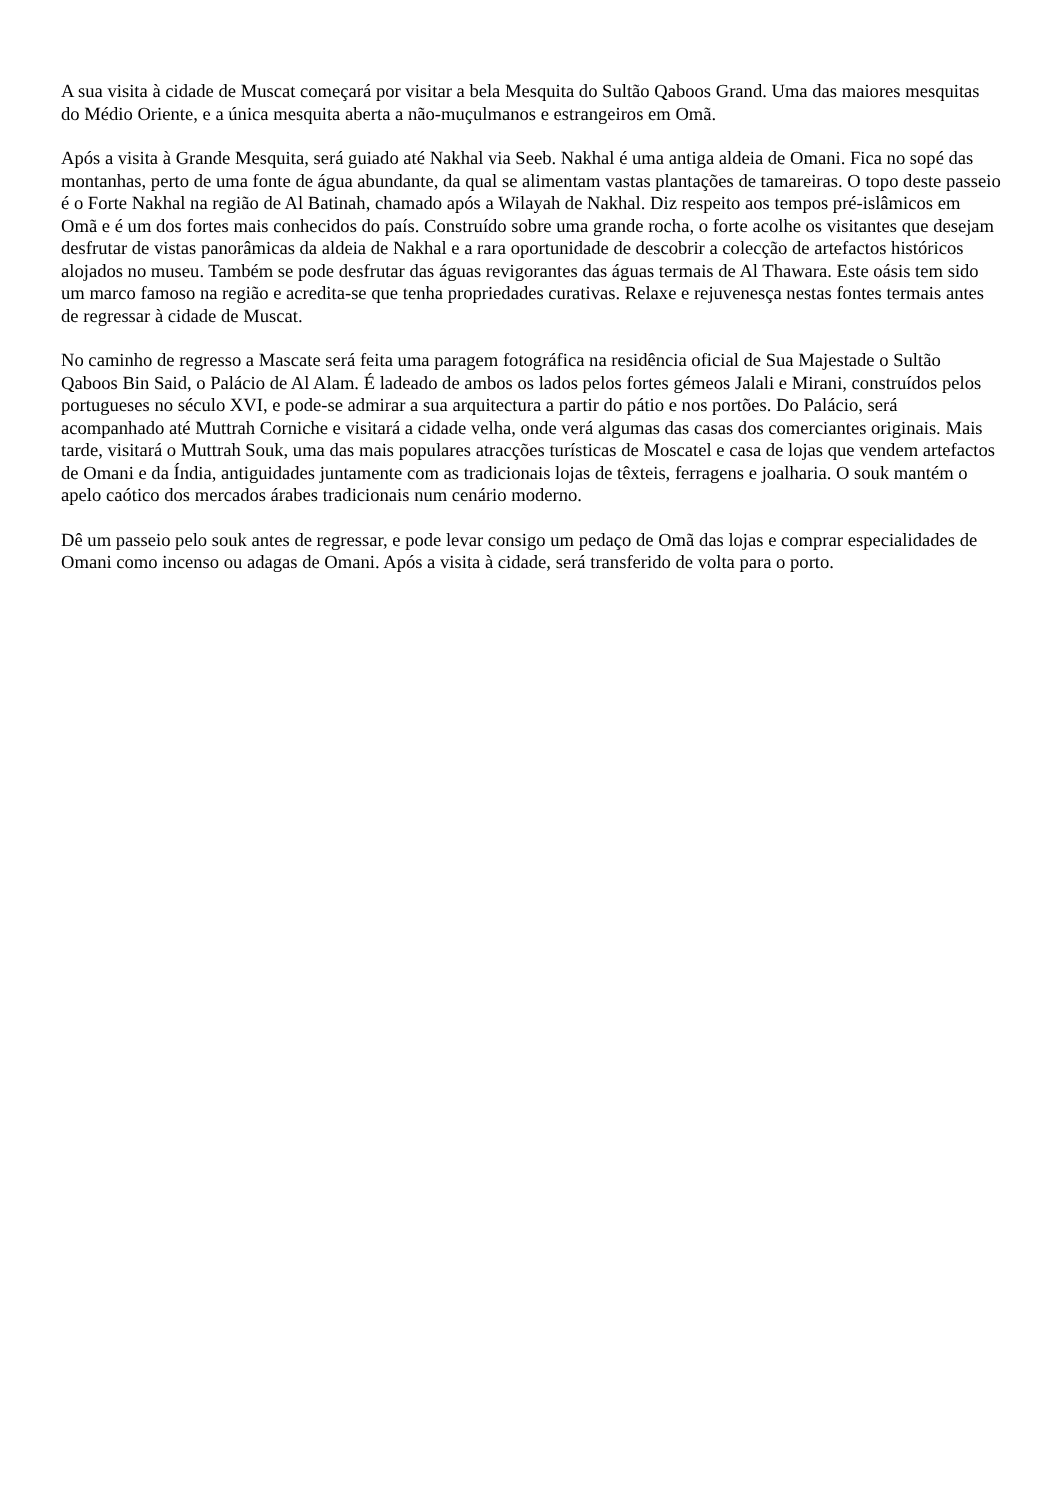A sua visita à cidade de Muscat começará por visitar a bela Mesquita do Sultão Qaboos Grand. Uma das maiores mesquitas do Médio Oriente, e a única mesquita aberta a não-muçulmanos e estrangeiros em Omã.
Após a visita à Grande Mesquita, será guiado até Nakhal via Seeb. Nakhal é uma antiga aldeia de Omani. Fica no sopé das montanhas, perto de uma fonte de água abundante, da qual se alimentam vastas plantações de tamareiras. O topo deste passeio é o Forte Nakhal na região de Al Batinah, chamado após a Wilayah de Nakhal. Diz respeito aos tempos pré-islâmicos em Omã e é um dos fortes mais conhecidos do país. Construído sobre uma grande rocha, o forte acolhe os visitantes que desejam desfrutar de vistas panorâmicas da aldeia de Nakhal e a rara oportunidade de descobrir a colecção de artefactos históricos alojados no museu. Também se pode desfrutar das águas revigorantes das águas termais de Al Thawara. Este oásis tem sido um marco famoso na região e acredita-se que tenha propriedades curativas. Relaxe e rejuvenesça nestas fontes termais antes de regressar à cidade de Muscat.
No caminho de regresso a Mascate será feita uma paragem fotográfica na residência oficial de Sua Majestade o Sultão Qaboos Bin Said, o Palácio de Al Alam. É ladeado de ambos os lados pelos fortes gémeos Jalali e Mirani, construídos pelos portugueses no século XVI, e pode-se admirar a sua arquitectura a partir do pátio e nos portões. Do Palácio, será acompanhado até Muttrah Corniche e visitará a cidade velha, onde verá algumas das casas dos comerciantes originais. Mais tarde, visitará o Muttrah Souk, uma das mais populares atracções turísticas de Moscatel e casa de lojas que vendem artefactos de Omani e da Índia, antiguidades juntamente com as tradicionais lojas de têxteis, ferragens e joalharia. O souk mantém o apelo caótico dos mercados árabes tradicionais num cenário moderno.
Dê um passeio pelo souk antes de regressar, e pode levar consigo um pedaço de Omã das lojas e comprar especialidades de Omani como incenso ou adagas de Omani. Após a visita à cidade, será transferido de volta para o porto.